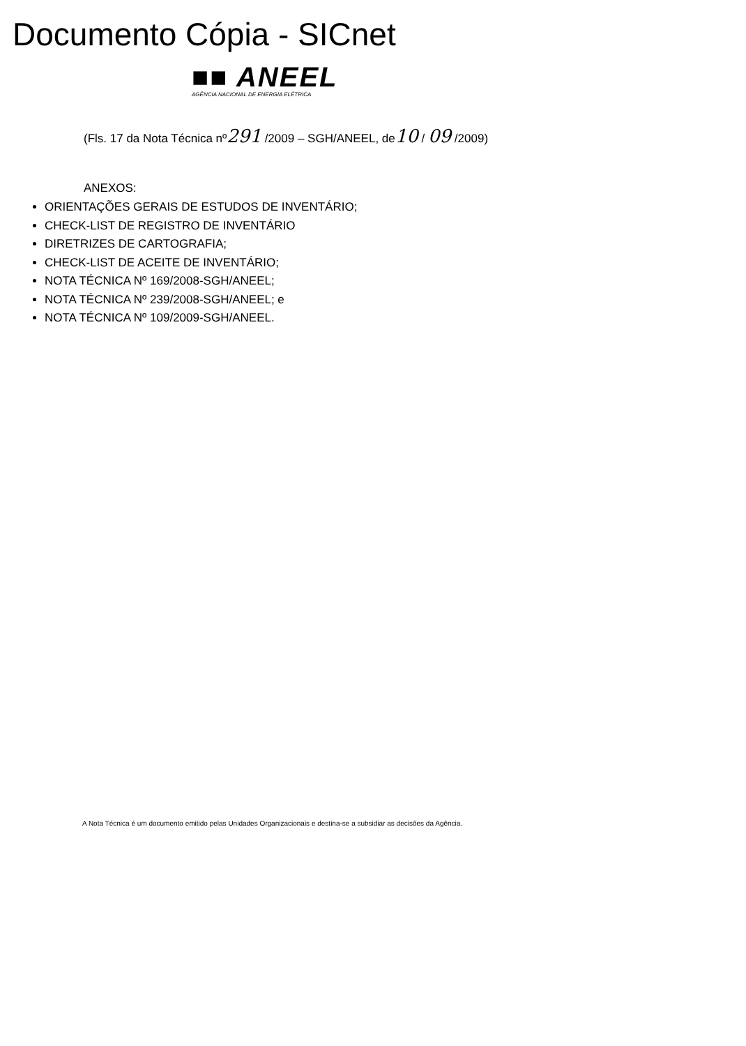Documento Cópia - SICnet
■■ ANEEL
AGÊNCIA NACIONAL DE ENERGIA ELÉTRICA
(Fls. 17 da Nota Técnica nº291 /2009 – SGH/ANEEL, de10 / 09 /2009)
ANEXOS:
ORIENTAÇÕES GERAIS DE ESTUDOS DE INVENTÁRIO;
CHECK-LIST DE REGISTRO DE INVENTÁRIO
DIRETRIZES DE CARTOGRAFIA;
CHECK-LIST DE ACEITE DE INVENTÁRIO;
NOTA TÉCNICA Nº 169/2008-SGH/ANEEL;
NOTA TÉCNICA Nº 239/2008-SGH/ANEEL; e
NOTA TÉCNICA Nº 109/2009-SGH/ANEEL.
A Nota Técnica é um documento emitido pelas Unidades Organizacionais e destina-se a subsidiar as decisões da Agência.